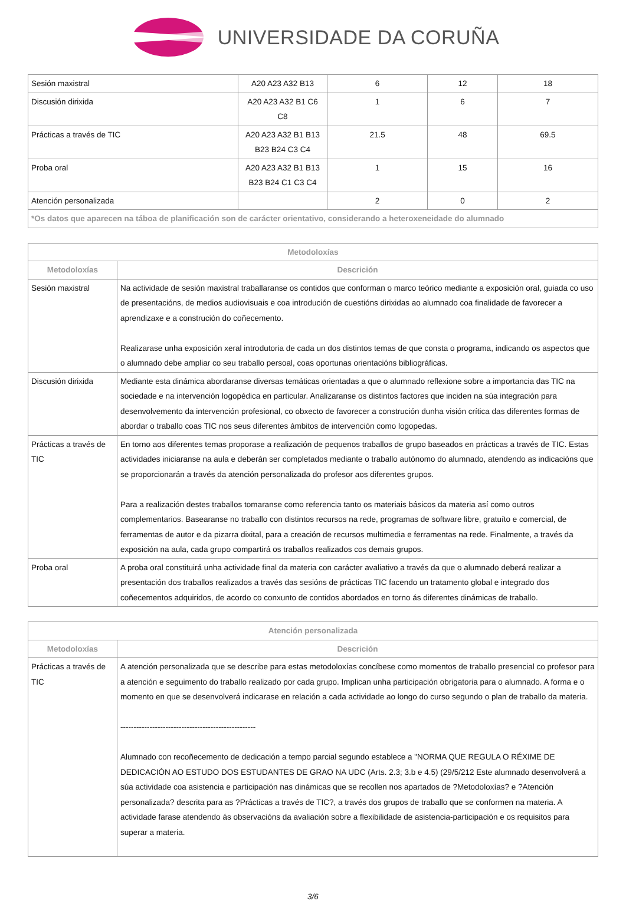UNIVERSIDADE DA CORUÑA
| Sesión maxistral | A20 A23 A32 B13 | 6 | 12 | 18 |
| Discusión dirixida | A20 A23 A32 B1 C6 C8 | 1 | 6 | 7 |
| Prácticas a través de TIC | A20 A23 A32 B1 B13 B23 B24 C3 C4 | 21.5 | 48 | 69.5 |
| Proba oral | A20 A23 A32 B1 B13 B23 B24 C1 C3 C4 | 1 | 15 | 16 |
| Atención personalizada | | 2 | 0 | 2 |
| *Os datos que aparecen na táboa de planificación son de carácter orientativo, considerando a heteroxeneidade do alumnado | | | | |
| Metodoloxías | |
| --- | --- |
| Metodoloxías | Descrición |
| Sesión maxistral | Na actividade de sesión maxistral traballaranse os contidos que conforman o marco teórico mediante a exposición oral, guiada co uso de presentacións, de medios audiovisuais e coa introdución de cuestións dirixidas ao alumnado coa finalidade de favorecer a aprendizaxe e a construción do coñecemento. Realizarase unha exposición xeral introdutoria de cada un dos distintos temas de que consta o programa, indicando os aspectos que o alumnado debe ampliar co seu traballo persoal, coas oportunas orientacións bibliográficas. |
| Discusión dirixida | Mediante esta dinámica abordaranse diversas temáticas orientadas a que o alumnado reflexione sobre a importancia das TIC na sociedade e na intervención logopédica en particular. Analizaranse os distintos factores que inciden na súa integración para desenvolvemento da intervención profesional, co obxecto de favorecer a construción dunha visión crítica das diferentes formas de abordar o traballo coas TIC nos seus diferentes ámbitos de intervención como logopedas. |
| Prácticas a través de TIC | En torno aos diferentes temas proporase a realización de pequenos traballos de grupo baseados en prácticas a través de TIC. Estas actividades iniciaranse na aula e deberán ser completados mediante o traballo autónomo do alumnado, atendendo as indicacións que se proporcionarán a través da atención personalizada do profesor aos diferentes grupos. Para a realización destes traballos tomaranse como referencia tanto os materiais básicos da materia así como outros complementarios. Basearanse no traballo con distintos recursos na rede, programas de software libre, gratuíto e comercial, de ferramentas de autor e da pizarra dixital, para a creación de recursos multimedia e ferramentas na rede. Finalmente, a través da exposición na aula, cada grupo compartirá os traballos realizados cos demais grupos. |
| Proba oral | A proba oral constituirá unha actividade final da materia con carácter avaliativo a través da que o alumnado deberá realizar a presentación dos traballos realizados a través das sesións de prácticas TIC facendo un tratamento global e integrado dos coñecementos adquiridos, de acordo co conxunto de contidos abordados en torno ás diferentes dinámicas de traballo. |
| Atención personalizada | |
| --- | --- |
| Metodoloxías | Descrición |
| Prácticas a través de TIC | A atención personalizada que se describe para estas metodoloxías concíbese como momentos de traballo presencial co profesor para a atención e seguimento do traballo realizado por cada grupo. Implican unha participación obrigatoria para o alumnado. A forma e o momento en que se desenvolverá indicarase en relación a cada actividade ao longo do curso segundo o plan de traballo da materia. --------------------------------------------------- Alumnado con recoñecemento de dedicación a tempo parcial segundo establece a "NORMA QUE REGULA O RÉXIME DE DEDICACIÓN AO ESTUDO DOS ESTUDANTES DE GRAO NA UDC (Arts. 2.3; 3.b e 4.5) (29/5/212 Este alumnado desenvolverá a súa actividade coa asistencia e participación nas dinámicas que se recollen nos apartados de ?Metodoloxías? e ?Atención personalizada? descrita para as ?Prácticas a través de TIC?, a través dos grupos de traballo que se conformen na materia. A actividade farase atendendo ás observacións da avaliación sobre a flexibilidade de asistencia-participación e os requisitos para superar a materia. |
3/6